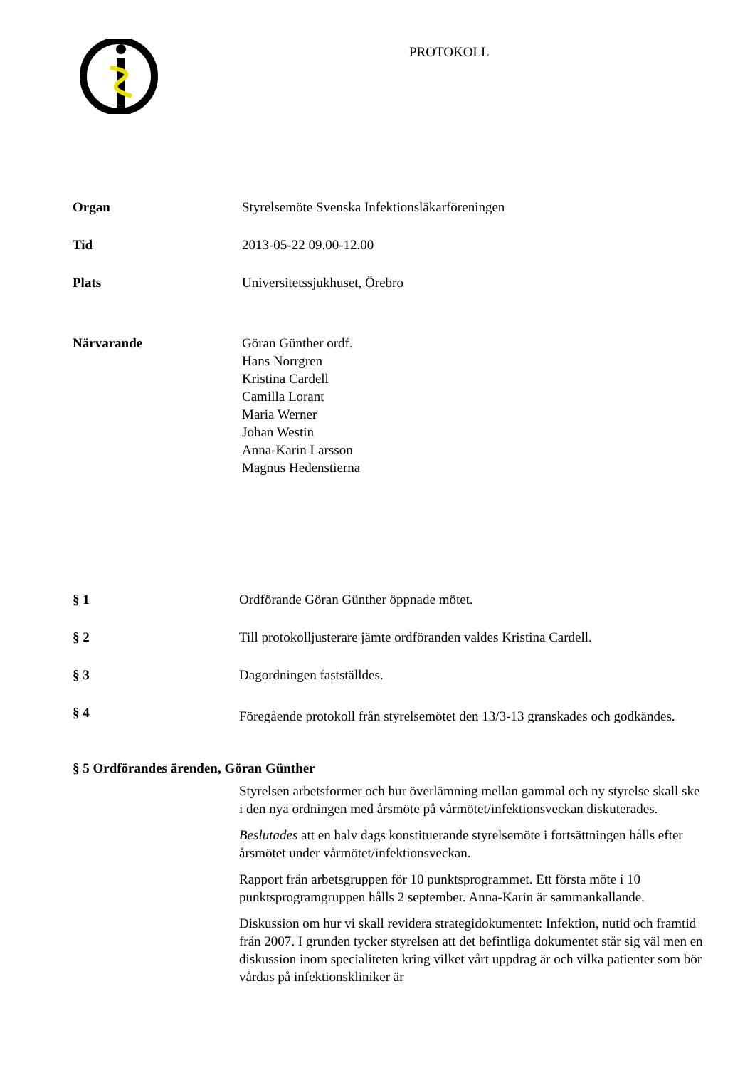PROTOKOLL
Organ Styrelsemöte Svenska Infektionsläkarföreningen
Tid 2013-05-22 09.00-12.00
Plats Universitetssjukhuset, Örebro
Närvarande Göran Günther ordf.
Hans Norrgren
Kristina Cardell
Camilla Lorant
Maria Werner
Johan Westin
Anna-Karin Larsson
Magnus Hedenstierna
§ 1 Ordförande Göran Günther öppnade mötet.
§ 2 Till protokolljusterare jämte ordföranden valdes Kristina Cardell.
§ 3 Dagordningen fastställdes.
§ 4
Föregående protokoll från styrelsemötet den 13/3-13 granskades och godkändes.
§ 5 Ordförandes ärenden, Göran Günther
Styrelsen arbetsformer och hur överlämning mellan gammal och ny styrelse skall ske i den nya ordningen med årsmöte på vårmötet/infektionsveckan diskuterades.
Beslutades att en halv dags konstituerande styrelsemöte i fortsättningen hålls efter årsmötet under vårmötet/infektionsveckan.
Rapport från arbetsgruppen för 10 punktsprogrammet. Ett första möte i 10 punktsprogramgruppen hålls 2 september. Anna-Karin är sammankallande.
Diskussion om hur vi skall revidera strategidokumentet: Infektion, nutid och framtid från 2007. I grunden tycker styrelsen att det befintliga dokumentet står sig väl men en diskussion inom specialiteten kring vilket vårt uppdrag är och vilka patienter som bör vårdas på infektionskliniker är